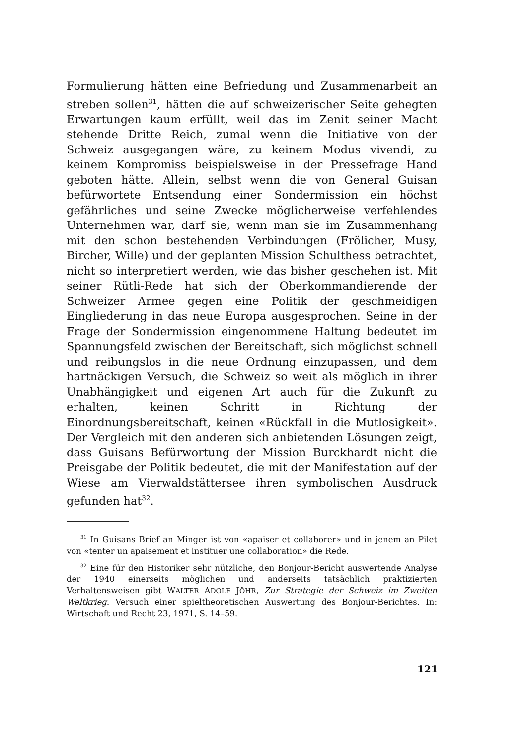Formulierung hätten eine Befriedung und Zusammenarbeit an streben sollen<sup>31</sup>, hätten die auf schweizerischer Seite gehegten Erwartungen kaum erfüllt, weil das im Zenit seiner Macht stehende Dritte Reich, zumal wenn die Initiative von der Schweiz ausgegangen wäre, zu keinem Modus vivendi, zu keinem Kompromiss beispielsweise in der Pressefrage Hand geboten hätte. Allein, selbst wenn die von General Guisan befürwortete Entsendung einer Sondermission ein höchst gefährliches und seine Zwecke möglicherweise verfehlendes Unternehmen war, darf sie, wenn man sie im Zusammenhang mit den schon bestehenden Verbindungen (Frölicher, Musy, Bircher, Wille) und der geplanten Mission Schulthess betrachtet, nicht so interpretiert werden, wie das bisher geschehen ist. Mit seiner Rütli-Rede hat sich der Oberkommandierende der Schweizer Armee gegen eine Politik der geschmeidigen Eingliederung in das neue Europa ausgesprochen. Seine in der Frage der Sondermission eingenommene Haltung bedeutet im Spannungsfeld zwischen der Bereitschaft, sich möglichst schnell und reibungslos in die neue Ordnung einzupassen, und dem hartnäckigen Versuch, die Schweiz so weit als möglich in ihrer Unabhängigkeit und eigenen Art auch für die Zukunft zu erhalten, keinen Schritt in Richtung der Einordnungsbereitschaft, keinen «Rückfall in die Mutlosigkeit». Der Vergleich mit den anderen sich anbietenden Lösungen zeigt, dass Guisans Befürwortung der Mission Burckhardt nicht die Preisgabe der Politik bedeutet, die mit der Manifestation auf der Wiese am Vierwaldstättersee ihren symbolischen Ausdruck gefunden hat<sup>32</sup>.
<sup>31</sup> In Guisans Brief an Minger ist von «apaiser et collaborer» und in jenem an Pilet von «tenter un apaisement et instituer une collaboration» die Rede.
<sup>32</sup> Eine für den Historiker sehr nützliche, den Bonjour-Bericht auswertende Analyse der 1940 einerseits möglichen und anderseits tatsächlich praktizierten Verhaltensweisen gibt WALTER ADOLF JÖHR, Zur Strategie der Schweiz im Zweiten Weltkrieg. Versuch einer spieltheoretischen Auswertung des Bonjour-Berichtes. In: Wirtschaft und Recht 23, 1971, S. 14–59.
121